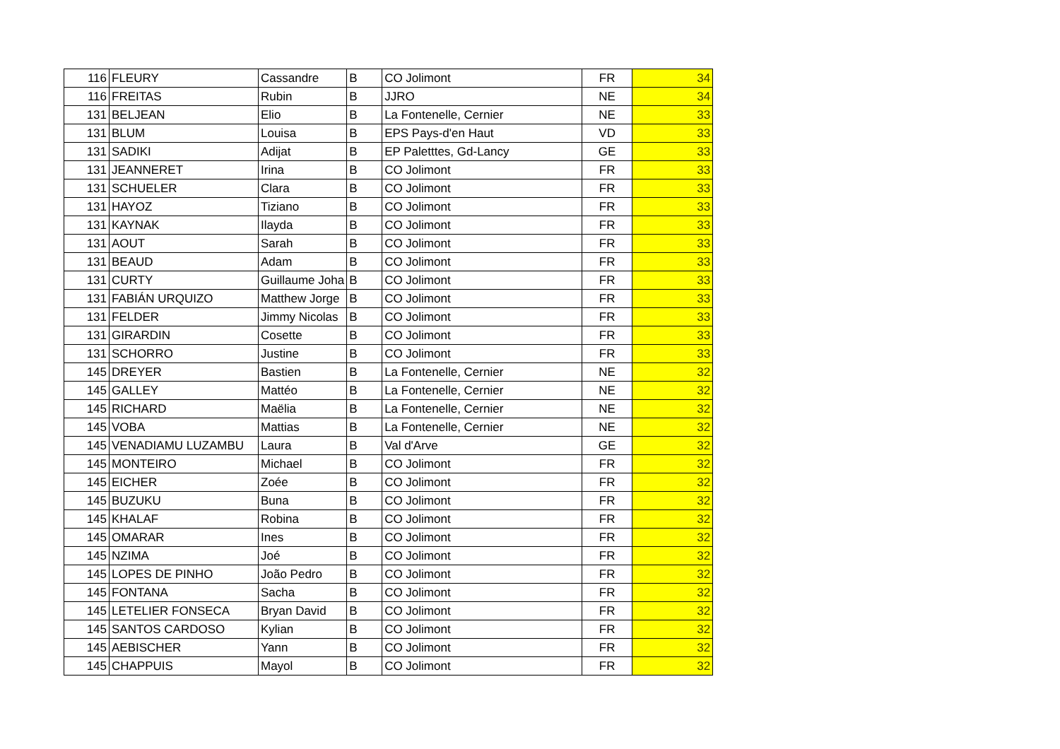| 116 | FLEURY | Cassandre | B | CO Jolimont | FR | 34 |
| 116 | FREITAS | Rubin | B | JJRO | NE | 34 |
| 131 | BELJEAN | Elio | B | La Fontenelle, Cernier | NE | 33 |
| 131 | BLUM | Louisa | B | EPS Pays-d'en Haut | VD | 33 |
| 131 | SADIKI | Adijat | B | EP Paletttes, Gd-Lancy | GE | 33 |
| 131 | JEANNERET | Irina | B | CO Jolimont | FR | 33 |
| 131 | SCHUELER | Clara | B | CO Jolimont | FR | 33 |
| 131 | HAYOZ | Tiziano | B | CO Jolimont | FR | 33 |
| 131 | KAYNAK | Ilayda | B | CO Jolimont | FR | 33 |
| 131 | AOUT | Sarah | B | CO Jolimont | FR | 33 |
| 131 | BEAUD | Adam | B | CO Jolimont | FR | 33 |
| 131 | CURTY | Guillaume Joha | B | CO Jolimont | FR | 33 |
| 131 | FABIÁN URQUIZO | Matthew Jorge | B | CO Jolimont | FR | 33 |
| 131 | FELDER | Jimmy Nicolas | B | CO Jolimont | FR | 33 |
| 131 | GIRARDIN | Cosette | B | CO Jolimont | FR | 33 |
| 131 | SCHORRO | Justine | B | CO Jolimont | FR | 33 |
| 145 | DREYER | Bastien | B | La Fontenelle, Cernier | NE | 32 |
| 145 | GALLEY | Mattéo | B | La Fontenelle, Cernier | NE | 32 |
| 145 | RICHARD | Maëlia | B | La Fontenelle, Cernier | NE | 32 |
| 145 | VOBA | Mattias | B | La Fontenelle, Cernier | NE | 32 |
| 145 | VENADIAMU LUZAMBU | Laura | B | Val d'Arve | GE | 32 |
| 145 | MONTEIRO | Michael | B | CO Jolimont | FR | 32 |
| 145 | EICHER | Zoée | B | CO Jolimont | FR | 32 |
| 145 | BUZUKU | Buna | B | CO Jolimont | FR | 32 |
| 145 | KHALAF | Robina | B | CO Jolimont | FR | 32 |
| 145 | OMARAR | Ines | B | CO Jolimont | FR | 32 |
| 145 | NZIMA | Joé | B | CO Jolimont | FR | 32 |
| 145 | LOPES DE PINHO | João Pedro | B | CO Jolimont | FR | 32 |
| 145 | FONTANA | Sacha | B | CO Jolimont | FR | 32 |
| 145 | LETELIER FONSECA | Bryan David | B | CO Jolimont | FR | 32 |
| 145 | SANTOS CARDOSO | Kylian | B | CO Jolimont | FR | 32 |
| 145 | AEBISCHER | Yann | B | CO Jolimont | FR | 32 |
| 145 | CHAPPUIS | Mayol | B | CO Jolimont | FR | 32 |